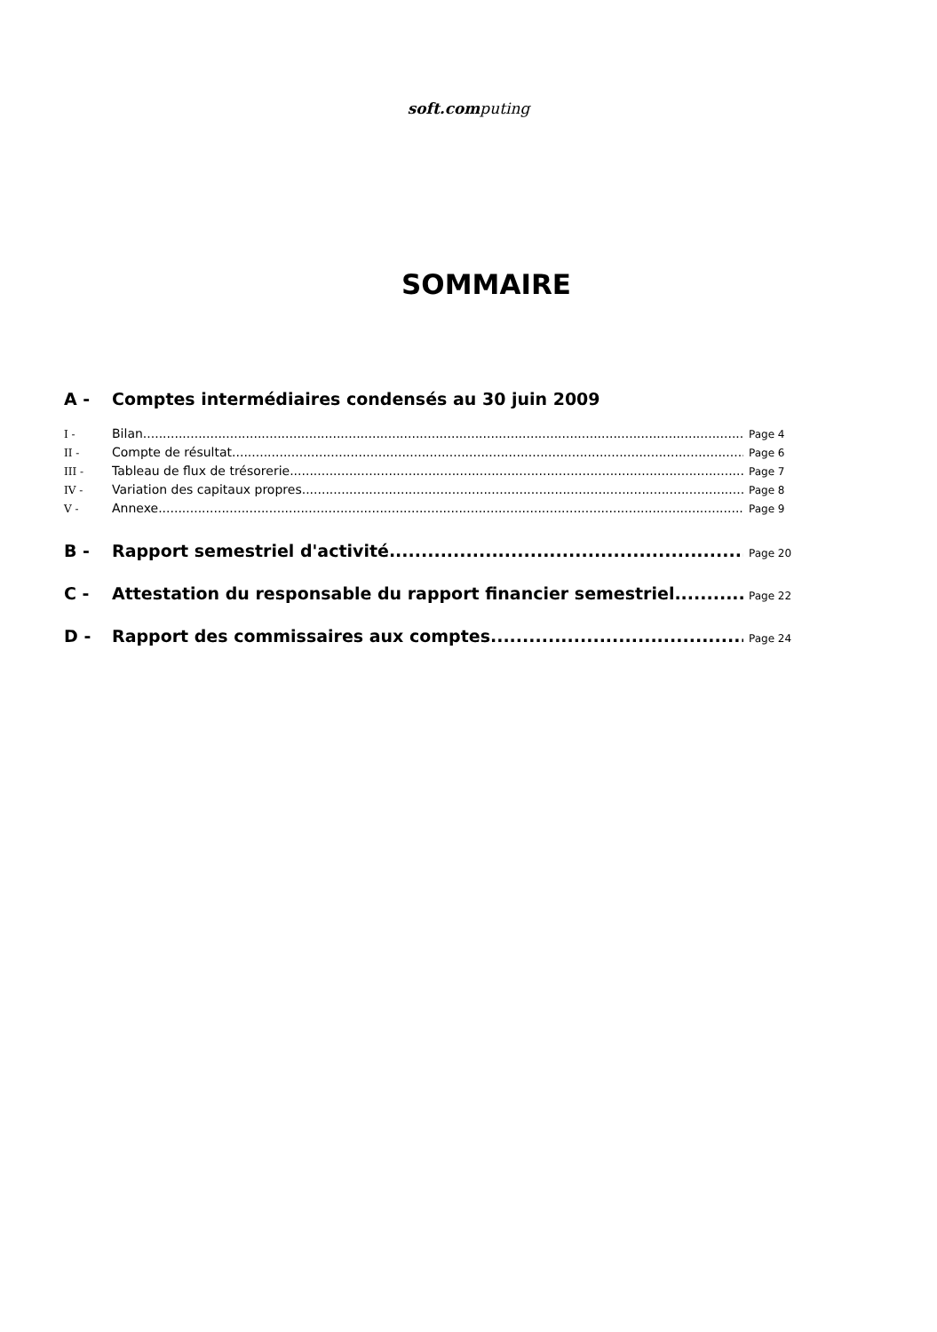soft.computing
SOMMAIRE
A - Comptes intermédiaires condensés au 30 juin 2009
I - Bilan Page 4
II - Compte de résultat Page 6
III - Tableau de flux de trésorerie Page 7
IV - Variation des capitaux propres Page 8
V - Annexe Page 9
B - Rapport semestriel d'activité Page 20
C - Attestation du responsable du rapport financier semestriel Page 22
D - Rapport des commissaires aux comptes Page 24